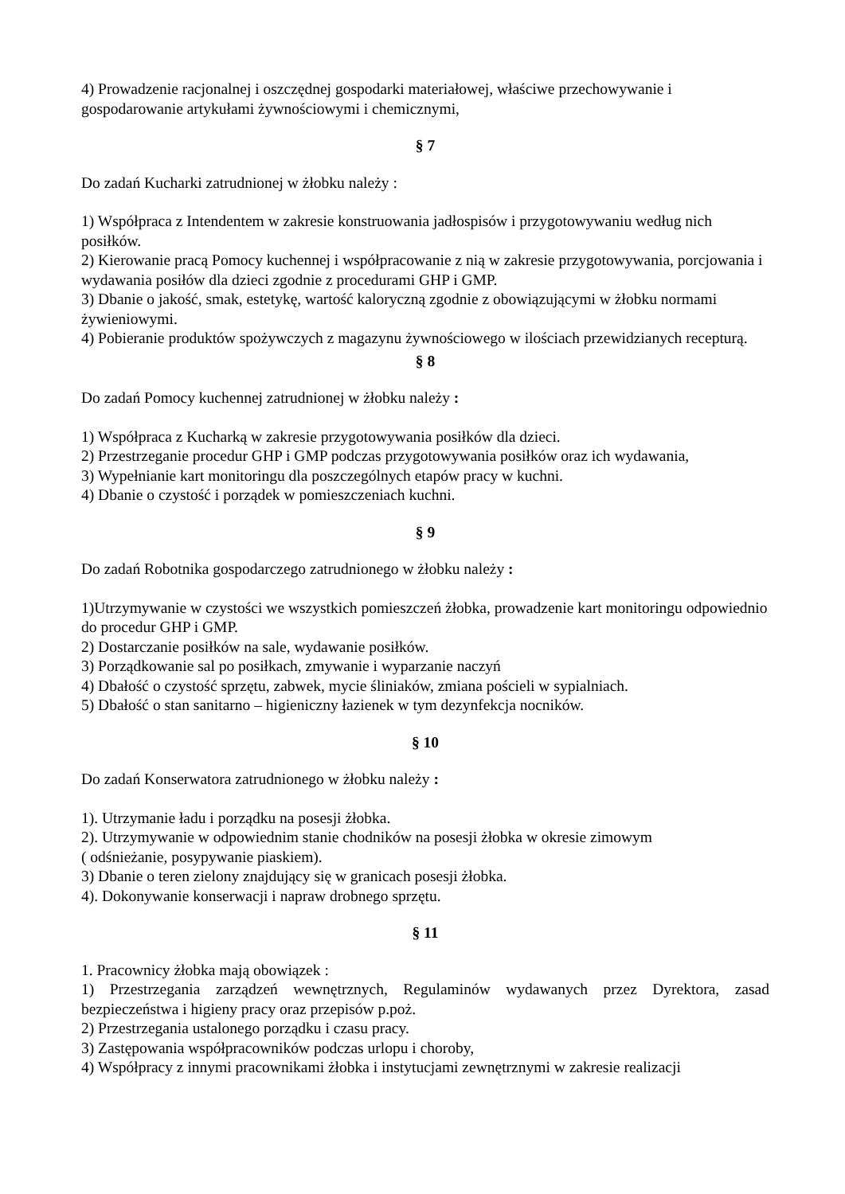4) Prowadzenie racjonalnej i oszczędnej gospodarki materiałowej, właściwe przechowywanie i gospodarowanie artykułami żywnościowymi i chemicznymi,
§ 7
Do zadań Kucharki zatrudnionej w żłobku należy :
1) Współpraca z Intendentem w zakresie konstruowania jadłospisów i przygotowywaniu według nich posiłków.
2) Kierowanie pracą Pomocy kuchennej i współpracowanie z nią w zakresie przygotowywania, porcjowania i wydawania posiłów dla dzieci zgodnie z procedurami GHP i GMP.
3) Dbanie o jakość, smak, estetykę, wartość kaloryczną zgodnie z obowiązującymi w żłobku normami żywieniowymi.
4) Pobieranie produktów spożywczych z magazynu żywnościowego w ilościach przewidzianych recepturą.
§ 8
Do zadań Pomocy kuchennej zatrudnionej w żłobku należy :
1) Współpraca z Kucharką w zakresie przygotowywania posiłków dla dzieci.
2) Przestrzeganie procedur GHP i GMP podczas przygotowywania posiłków oraz ich wydawania,
3) Wypełnianie kart monitoringu dla poszczególnych etapów pracy w kuchni.
4) Dbanie o czystość i porządek w pomieszczeniach kuchni.
§ 9
Do zadań Robotnika gospodarczego zatrudnionego w żłobku należy :
1)Utrzymywanie w czystości we wszystkich pomieszczeń żłobka, prowadzenie kart monitoringu odpowiednio do procedur GHP i GMP.
2) Dostarczanie posiłków na sale, wydawanie posiłków.
3) Porządkowanie sal po posiłkach, zmywanie i wyparzanie naczyń
4) Dbałość o czystość sprzętu, zabwek, mycie śliniaków, zmiana pościeli w sypialniach.
5) Dbałość o stan sanitarno – higieniczny łazienek w tym dezynfekcja nocników.
§ 10
Do zadań Konserwatora zatrudnionego w żłobku należy :
1). Utrzymanie ładu i porządku na posesji żłobka.
2). Utrzymywanie w odpowiednim stanie chodników na posesji żłobka w okresie zimowym
( odśnieżanie, posypywanie piaskiem).
3) Dbanie o teren zielony znajdujący się w granicach posesji żłobka.
4). Dokonywanie konserwacji i napraw drobnego sprzętu.
§ 11
1. Pracownicy żłobka mają obowiązek :
1) Przestrzegania zarządzeń wewnętrznych, Regulaminów wydawanych przez Dyrektora, zasad bezpieczeństwa i higieny pracy oraz przepisów p.poż.
2) Przestrzegania ustalonego porządku i czasu pracy.
3) Zastępowania współpracowników podczas urlopu i choroby,
4) Współpracy z innymi pracownikami żłobka i instytucjami zewnętrznymi w zakresie realizacji